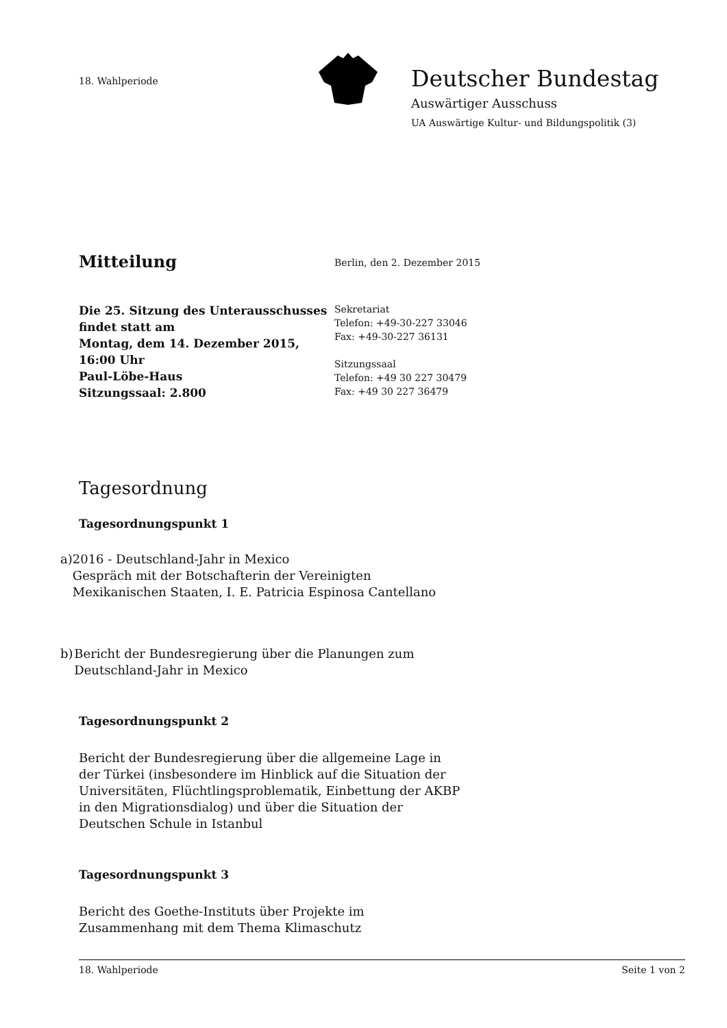18. Wahlperiode
Deutscher Bundestag
Auswärtiger Ausschuss
UA Auswärtige Kultur- und Bildungspolitik (3)
Mitteilung
Berlin, den 2. Dezember 2015
Die 25. Sitzung des Unterausschusses
findet statt am
Montag, dem 14. Dezember 2015, 16:00 Uhr
Paul-Löbe-Haus
Sitzungssaal: 2.800
Sekretariat
Telefon: +49-30-227 33046
Fax: +49-30-227 36131
Sitzungssaal
Telefon: +49 30 227 30479
Fax: +49 30 227 36479
Tagesordnung
Tagesordnungspunkt 1
a) 2016 - Deutschland-Jahr in Mexico
Gespräch mit der Botschafterin der Vereinigten Mexikanischen Staaten, I. E. Patricia Espinosa Cantellano
b) Bericht der Bundesregierung über die Planungen zum Deutschland-Jahr in Mexico
Tagesordnungspunkt 2
Bericht der Bundesregierung über die allgemeine Lage in der Türkei (insbesondere im Hinblick auf die Situation der Universitäten, Flüchtlingsproblematik, Einbettung der AKBP in den Migrationsdialog) und über die Situation der Deutschen Schule in Istanbul
Tagesordnungspunkt 3
Bericht des Goethe-Instituts über Projekte im Zusammenhang mit dem Thema Klimaschutz
18. Wahlperiode Seite 1 von 2